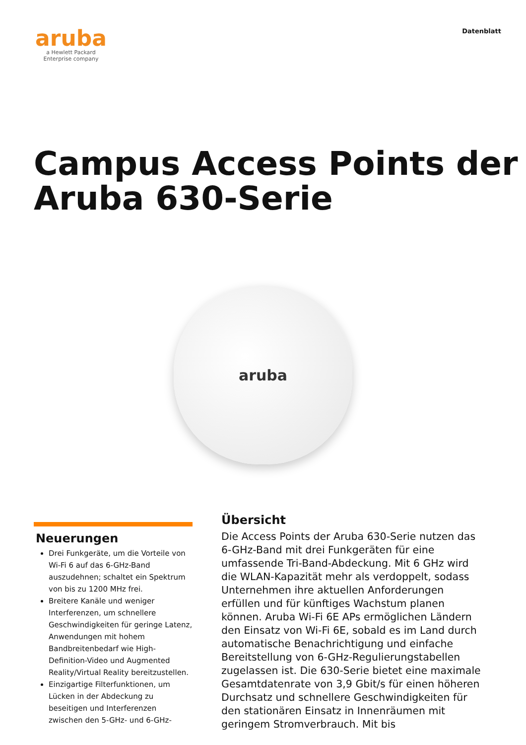aruba
a Hewlett Packard
Enterprise company
Datenblatt
Campus Access Points der Aruba 630-Serie
aruba
Neuerungen
Drei Funkgeräte, um die Vorteile von Wi-Fi 6 auf das 6-GHz-Band auszudehnen; schaltet ein Spektrum von bis zu 1200 MHz frei.
Breitere Kanäle und weniger Interferenzen, um schnellere Geschwindigkeiten für geringe Latenz, Anwendungen mit hohem Bandbreitenbedarf wie High-Definition-Video und Augmented Reality/Virtual Reality bereitzustellen.
Einzigartige Filterfunktionen, um Lücken in der Abdeckung zu beseitigen und Interferenzen zwischen den 5-GHz- und 6-GHz-
Übersicht
Die Access Points der Aruba 630-Serie nutzen das 6-GHz-Band mit drei Funkgeräten für eine umfassende Tri-Band-Abdeckung. Mit 6 GHz wird die WLAN-Kapazität mehr als verdoppelt, sodass Unternehmen ihre aktuellen Anforderungen erfüllen und für künftiges Wachstum planen können. Aruba Wi-Fi 6E APs ermöglichen Ländern den Einsatz von Wi-Fi 6E, sobald es im Land durch automatische Benachrichtigung und einfache Bereitstellung von 6-GHz-Regulierungstabellen zugelassen ist. Die 630-Serie bietet eine maximale Gesamtdatenrate von 3,9 Gbit/s für einen höheren Durchsatz und schnellere Geschwindigkeiten für den stationären Einsatz in Innenräumen mit geringem Stromverbrauch. Mit bis